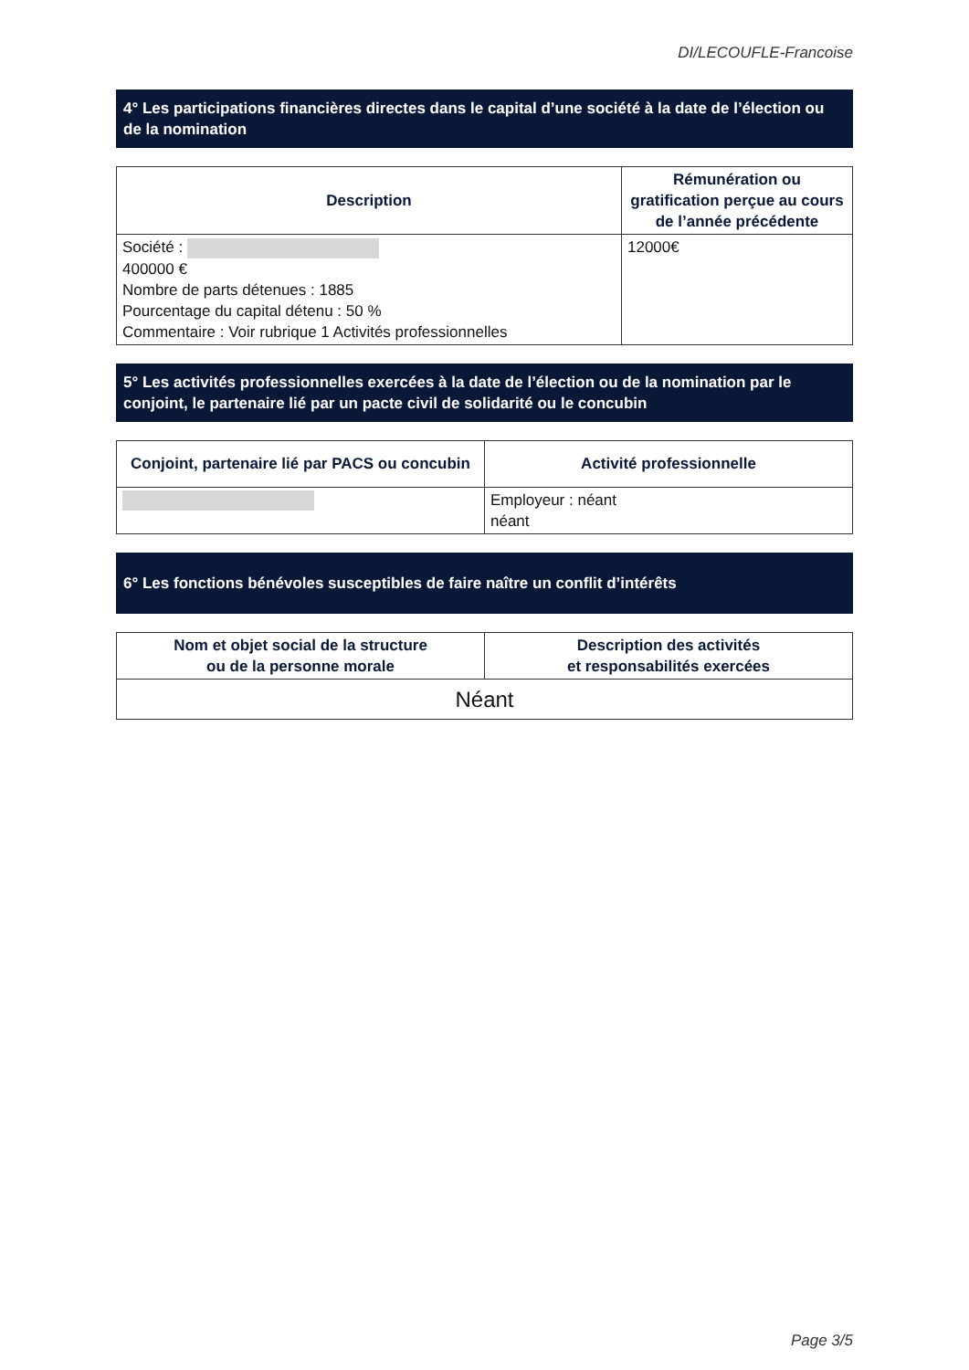DI/LECOUFLE-Francoise
4° Les participations financières directes dans le capital d’une société à la date de l’élection ou de la nomination
| Description | Rémunération ou gratification perçue au cours de l’année précédente |
| --- | --- |
| Société : 400000 € Nombre de parts détenues : 1885 Pourcentage du capital détenu : 50 % Commentaire : Voir rubrique 1 Activités professionnelles | 12000€ |
5° Les activités professionnelles exercées à la date de l’élection ou de la nomination par le conjoint, le partenaire lié par un pacte civil de solidarité ou le concubin
| Conjoint, partenaire lié par PACS ou concubin | Activité professionnelle |
| --- | --- |
| | Employeur : néant néant |
6° Les fonctions bénévoles susceptibles de faire naître un conflit d’intérêts
| Nom et objet social de la structure ou de la personne morale | Description des activités et responsabilités exercées |
| --- | --- |
| Néant | |
Page 3/5